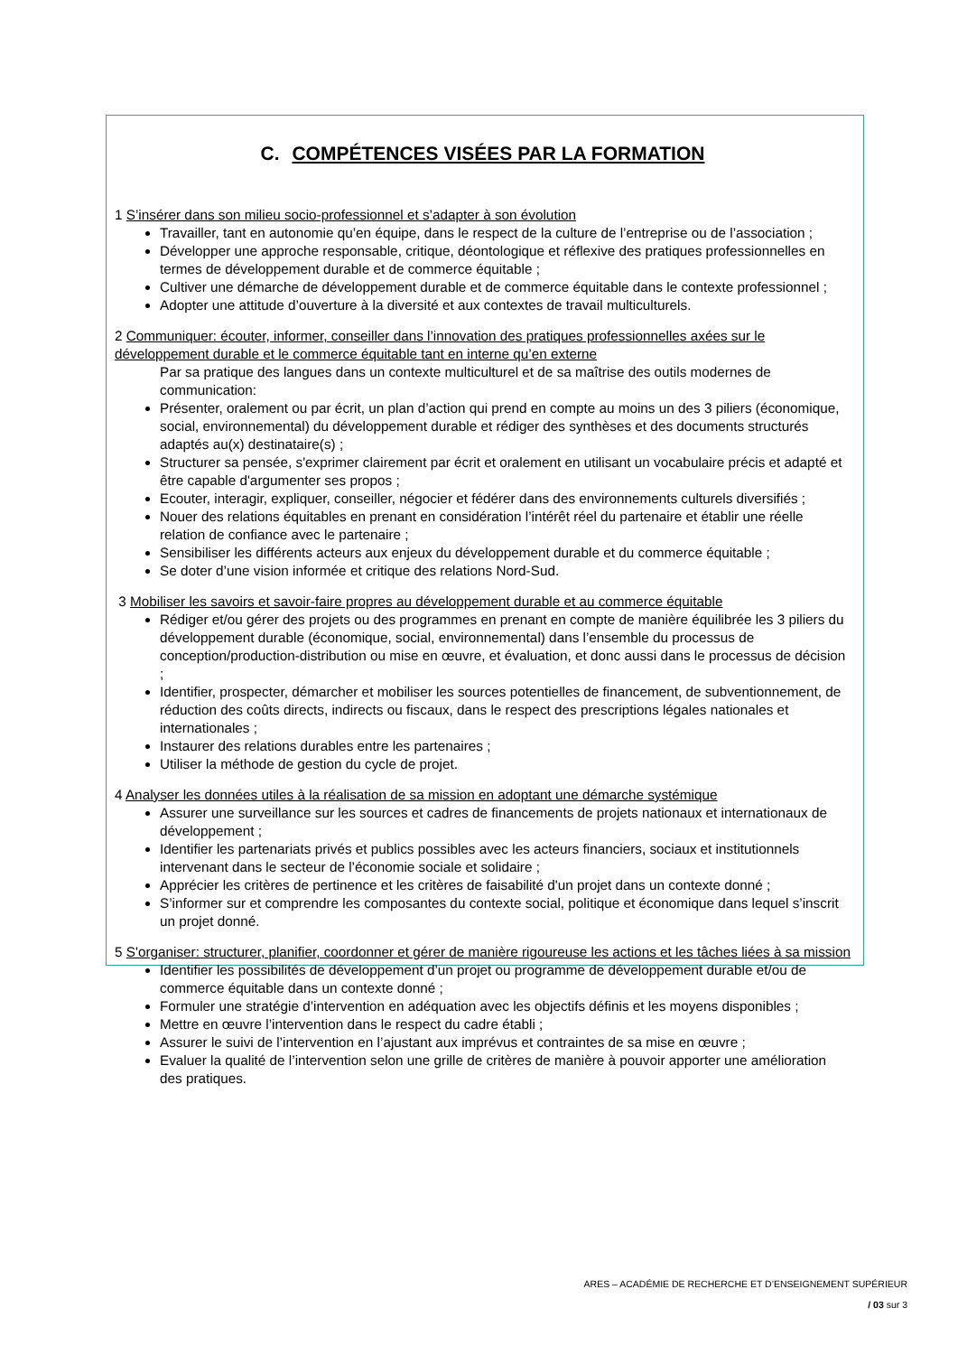C. COMPÉTENCES VISÉES PAR LA FORMATION
1 S’insérer dans son milieu socio-professionnel et s’adapter à son évolution
Travailler, tant en autonomie qu’en équipe, dans le respect de la culture de l’entreprise ou de l’association ;
Développer une approche responsable, critique, déontologique et réflexive des pratiques professionnelles en termes de développement durable et de commerce équitable ;
Cultiver une démarche de développement durable et de commerce équitable dans le contexte professionnel ;
Adopter une attitude d’ouverture à la diversité et aux contextes de travail multiculturels.
2 Communiquer: écouter, informer, conseiller dans l’innovation des pratiques professionnelles axées sur le développement durable et le commerce équitable tant en interne qu’en externe
Par sa pratique des langues dans un contexte multiculturel et de sa maîtrise des outils modernes de communication:
Présenter, oralement ou par écrit, un plan d’action qui prend en compte au moins un des 3 piliers (économique, social, environnemental) du développement durable et rédiger des synthèses et des documents structurés adaptés au(x) destinataire(s) ;
Structurer sa pensée, s'exprimer clairement par écrit et oralement en utilisant un vocabulaire précis et adapté et être capable d'argumenter ses propos ;
Ecouter, interagir, expliquer, conseiller, négocier et fédérer dans des environnements culturels diversifiés ;
Nouer des relations équitables en prenant en considération l’intérêt réel du partenaire et établir une réelle relation de confiance avec le partenaire ;
Sensibiliser les différents acteurs aux enjeux du développement durable et du commerce équitable ;
Se doter d’une vision informée et critique des relations Nord-Sud.
3 Mobiliser les savoirs et savoir-faire propres au développement durable et au commerce équitable
Rédiger et/ou gérer des projets ou des programmes en prenant en compte de manière équilibrée les 3 piliers du développement durable (économique, social, environnemental) dans l’ensemble du processus de conception/production-distribution ou mise en œuvre, et évaluation, et donc aussi dans le processus de décision ;
Identifier, prospecter, démarcher et mobiliser les sources potentielles de financement, de subventionnement, de réduction des coûts directs, indirects ou fiscaux, dans le respect des prescriptions légales nationales et internationales ;
Instaurer des relations durables entre les partenaires ;
Utiliser la méthode de gestion du cycle de projet.
4 Analyser les données utiles à la réalisation de sa mission en adoptant une démarche systémique
Assurer une surveillance sur les sources et cadres de financements de projets nationaux et internationaux de développement ;
Identifier les partenariats privés et publics possibles avec les acteurs financiers, sociaux et institutionnels intervenant dans le secteur de l’économie sociale et solidaire ;
Apprécier les critères de pertinence et les critères de faisabilité d'un projet dans un contexte donné ;
S’informer sur et comprendre les composantes du contexte social, politique et économique dans lequel s’inscrit un projet donné.
5 S'organiser: structurer, planifier, coordonner et gérer de manière rigoureuse les actions et les tâches liées à sa mission
Identifier les possibilités de développement d’un projet ou programme de développement durable et/ou de commerce équitable dans un contexte donné ;
Formuler une stratégie d’intervention en adéquation avec les objectifs définis et les moyens disponibles ;
Mettre en œuvre l’intervention dans le respect du cadre établi ;
Assurer le suivi de l’intervention en l’ajustant aux imprévus et contraintes de sa mise en œuvre ;
Evaluer la qualité de l’intervention selon une grille de critères de manière à pouvoir apporter une amélioration des pratiques.
ARES – ACADÉMIE DE RECHERCHE ET D’ENSEIGNEMENT SUPÉRIEUR
/ 03 sur 3